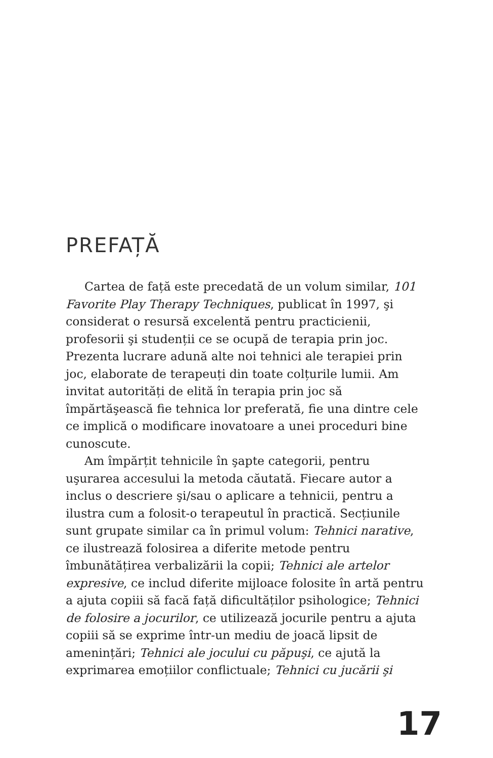PREFAȚĂ
Cartea de față este precedată de un volum similar, 101 Favorite Play Therapy Techniques, publicat în 1997, şi considerat o resursă excelentă pentru practicienii, profesorii şi studenții ce se ocupă de terapia prin joc. Prezenta lucrare adună alte noi tehnici ale terapiei prin joc, elaborate de terapeuți din toate colțurile lumii. Am invitat autorități de elită în terapia prin joc să împărtăşească fie tehnica lor preferată, fie una dintre cele ce implică o modificare inovatoare a unei proceduri bine cunoscute.
Am împărțit tehnicile în şapte categorii, pentru uşurarea accesului la metoda căutată. Fiecare autor a inclus o descriere şi/sau o aplicare a tehnicii, pentru a ilustra cum a folosit-o terapeutul în practică. Secțiunile sunt grupate similar ca în primul volum: Tehnici narative, ce ilustrează folosirea a diferite metode pentru îmbunătățirea verbalizării la copii; Tehnici ale artelor expresive, ce includ diferite mijloace folosite în artă pentru a ajuta copiii să facă față dificultăților psihologice; Tehnici de folosire a jocurilor, ce utilizează jocurile pentru a ajuta copiii să se exprime într-un mediu de joacă lipsit de amenințări; Tehnici ale jocului cu păpuşi, ce ajută la exprimarea emoțiilor conflictuale; Tehnici cu jucării şi
17